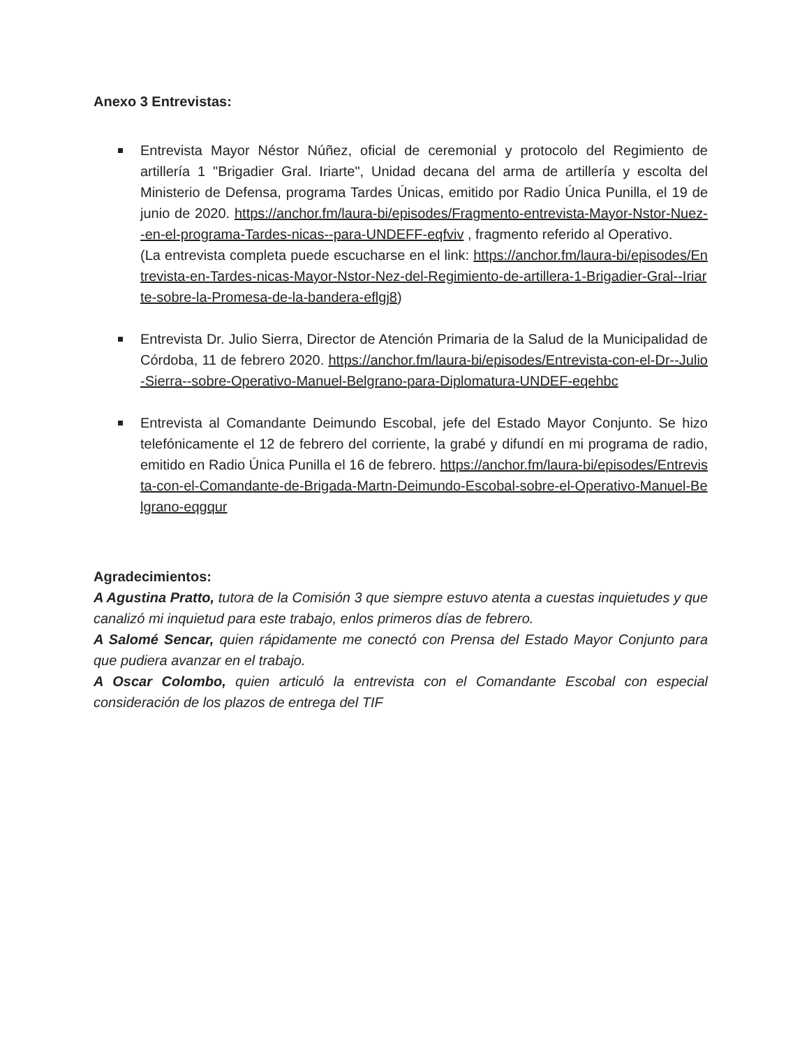Anexo 3 Entrevistas:
Entrevista Mayor Néstor Núñez, oficial de ceremonial y protocolo del Regimiento de artillería 1 "Brigadier Gral. Iriarte", Unidad decana del arma de artillería y escolta del Ministerio de Defensa, programa Tardes Únicas, emitido por Radio Única Punilla, el 19 de junio de 2020. https://anchor.fm/laura-bi/episodes/Fragmento-entrevista-Mayor-Nstor-Nuez--en-el-programa-Tardes-nicas--para-UNDEFF-eqfviv , fragmento referido al Operativo.
(La entrevista completa puede escucharse en el link: https://anchor.fm/laura-bi/episodes/Entrevista-en-Tardes-nicas-Mayor-Nstor-Nez-del-Regimiento-de-artillera-1-Brigadier-Gral--Iriarte-sobre-la-Promesa-de-la-bandera-eflgj8)
Entrevista Dr. Julio Sierra, Director de Atención Primaria de la Salud de la Municipalidad de Córdoba, 11 de febrero 2020. https://anchor.fm/laura-bi/episodes/Entrevista-con-el-Dr--Julio-Sierra--sobre-Operativo-Manuel-Belgrano-para-Diplomatura-UNDEF-eqehbc
Entrevista al Comandante Deimundo Escobal, jefe del Estado Mayor Conjunto. Se hizo telefónicamente el 12 de febrero del corriente, la grabé y difundí en mi programa de radio, emitido en Radio Única Punilla el 16 de febrero. https://anchor.fm/laura-bi/episodes/Entrevista-con-el-Comandante-de-Brigada-Martn-Deimundo-Escobal-sobre-el-Operativo-Manuel-Belgrano-eqgqur
Agradecimientos:
A Agustina Pratto, tutora de la Comisión 3 que siempre estuvo atenta a cuestas inquietudes y que canalizó mi inquietud para este trabajo, enlos primeros días de febrero.
A Salomé Sencar, quien rápidamente me conectó con Prensa del Estado Mayor Conjunto para que pudiera avanzar en el trabajo.
A Oscar Colombo, quien articuló la entrevista con el Comandante Escobal con especial consideración de los plazos de entrega del TIF